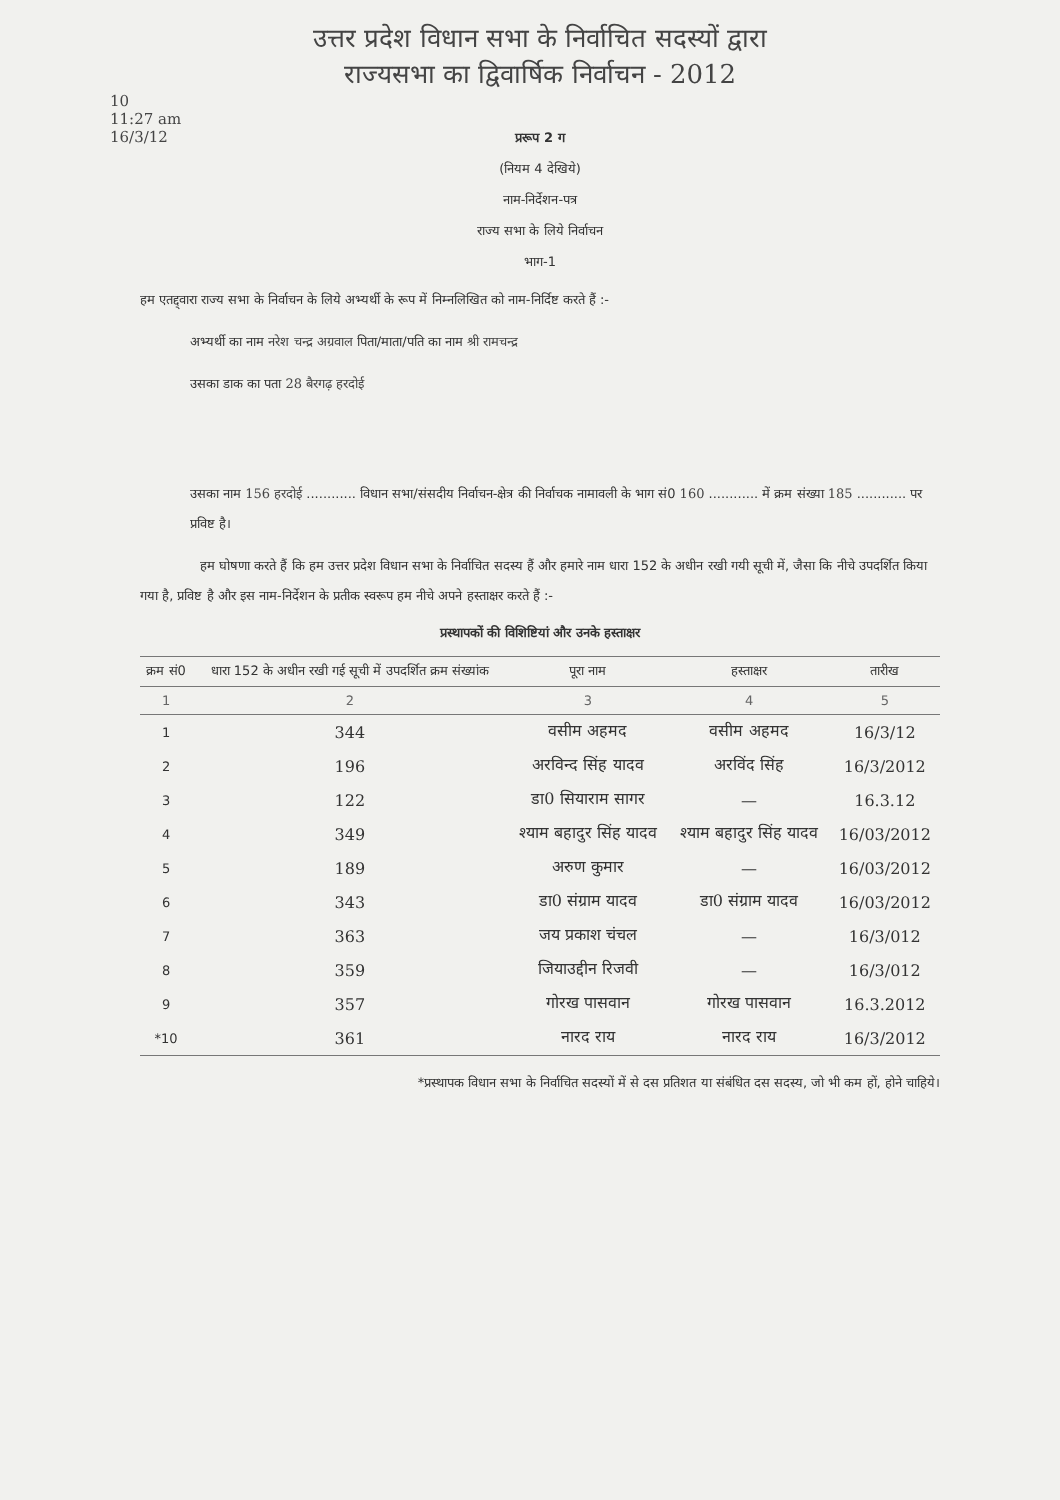उत्तर प्रदेश विधान सभा के निर्वाचित सदस्यों द्वारा
राज्यसभा का द्विवार्षिक निर्वाचन - 2012
10
11:27 am
16/3/12
प्ररूप 2 ग
(नियम 4 देखिये)
नाम-निर्देशन-पत्र
राज्य सभा के लिये निर्वाचन
भाग-1
हम एतद्द्वारा राज्य सभा के निर्वाचन के लिये अभ्यर्थी के रूप में निम्नलिखित को नाम-निर्दिष्ट करते हैं :-
अभ्यर्थी का नाम नरेश चन्द्र अग्रवाल पिता/माता/पति का नाम श्री रामचन्द्र
उसका डाक का पता 28 बैरगढ़ हरदोई
उसका नाम 156 हरदोई ............ विधान सभा/संसदीय निर्वाचन-क्षेत्र की निर्वाचक नामावली के भाग सं0 160 ............ में क्रम संख्या 185 ............ पर प्रविष्ट है।
हम घोषणा करते हैं कि हम उत्तर प्रदेश विधान सभा के निर्वाचित सदस्य हैं और हमारे नाम धारा 152 के अधीन रखी गयी सूची में, जैसा कि नीचे उपदर्शित किया गया है, प्रविष्ट है और इस नाम-निर्देशन के प्रतीक स्वरूप हम नीचे अपने हस्ताक्षर करते हैं :-
प्रस्थापकों की विशिष्टियां और उनके हस्ताक्षर
| क्रम सं0 | धारा 152 के अधीन रखी गई सूची में उपदर्शित क्रम संख्यांक | पूरा नाम | हस्ताक्षर | तारीख |
| --- | --- | --- | --- | --- |
| 1 | 2 | 3 | 4 | 5 |
| 1 | 344 | वसीम अहमद | वसीम अहमद | 16/3/12 |
| 2 | 196 | अरविन्द सिंह यादव | अरविंद सिंह | 16/3/2012 |
| 3 | 122 | डा0 सियाराम सागर | — | 16.3.12 |
| 4 | 349 | श्याम बहादुर सिंह यादव | श्याम बहादुर सिंह यादव | 16/03/2012 |
| 5 | 189 | अरुण कुमार | — | 16/03/2012 |
| 6 | 343 | डा0 संग्राम यादव | डा0 संग्राम यादव | 16/03/2012 |
| 7 | 363 | जय प्रकाश चंचल | — | 16/3/012 |
| 8 | 359 | जियाउद्दीन रिजवी | — | 16/3/012 |
| 9 | 357 | गोरख पासवान | गोरख पासवान | 16.3.2012 |
| *10 | 361 | नारद राय | नारद राय | 16/3/2012 |
*प्रस्थापक विधान सभा के निर्वाचित सदस्यों में से दस प्रतिशत या संबंधित दस सदस्य, जो भी कम हों, होने चाहिये।